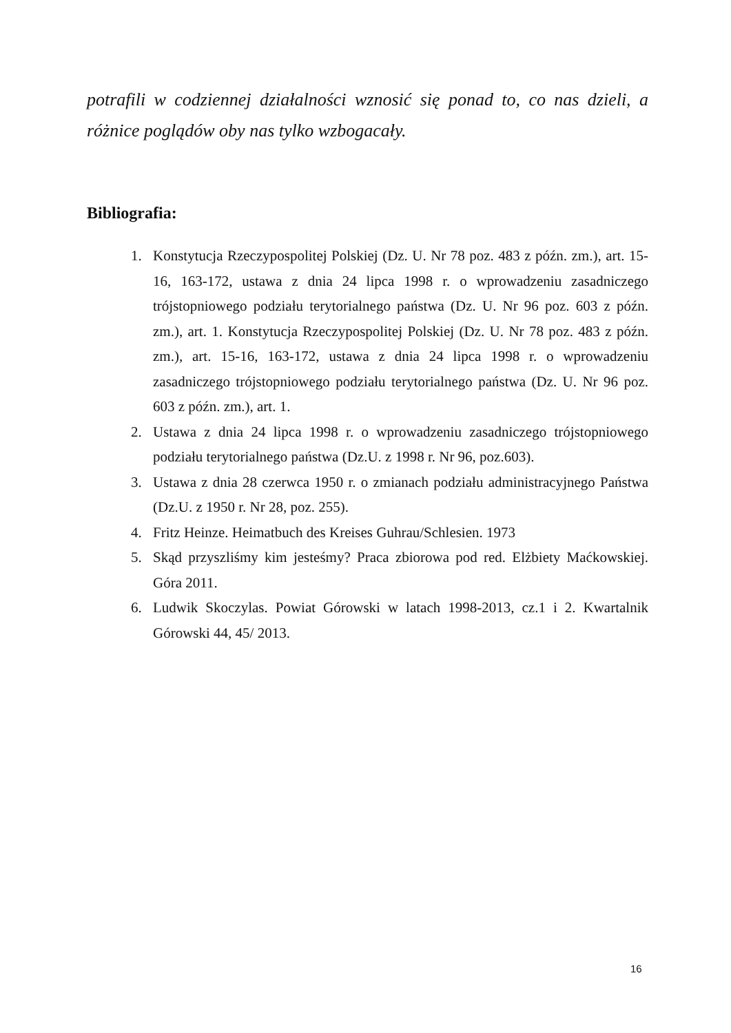potrafili w codziennej działalności wznosić się ponad to, co nas dzieli, a różnice poglądów oby nas tylko wzbogacały.
Bibliografia:
1. Konstytucja Rzeczypospolitej Polskiej (Dz. U. Nr 78 poz. 483 z późn. zm.), art. 15-16, 163-172, ustawa z dnia 24 lipca 1998 r. o wprowadzeniu zasadniczego trójstopniowego podziału terytorialnego państwa (Dz. U. Nr 96 poz. 603 z późn. zm.), art. 1. Konstytucja Rzeczypospolitej Polskiej (Dz. U. Nr 78 poz. 483 z późn. zm.), art. 15-16, 163-172, ustawa z dnia 24 lipca 1998 r. o wprowadzeniu zasadniczego trójstopniowego podziału terytorialnego państwa (Dz. U. Nr 96 poz. 603 z późn. zm.), art. 1.
2. Ustawa z dnia 24 lipca 1998 r. o wprowadzeniu zasadniczego trójstopniowego podziału terytorialnego państwa (Dz.U. z 1998 r. Nr 96, poz.603).
3. Ustawa z dnia 28 czerwca 1950 r. o zmianach podziału administracyjnego Państwa (Dz.U. z 1950 r. Nr 28, poz. 255).
4. Fritz Heinze. Heimatbuch des Kreises Guhrau/Schlesien. 1973
5. Skąd przyszliśmy kim jesteśmy? Praca zbiorowa pod red. Elżbiety Maćkowskiej. Góra 2011.
6. Ludwik Skoczylas. Powiat Górowski w latach 1998-2013, cz.1 i 2. Kwartalnik Górowski 44, 45/ 2013.
16